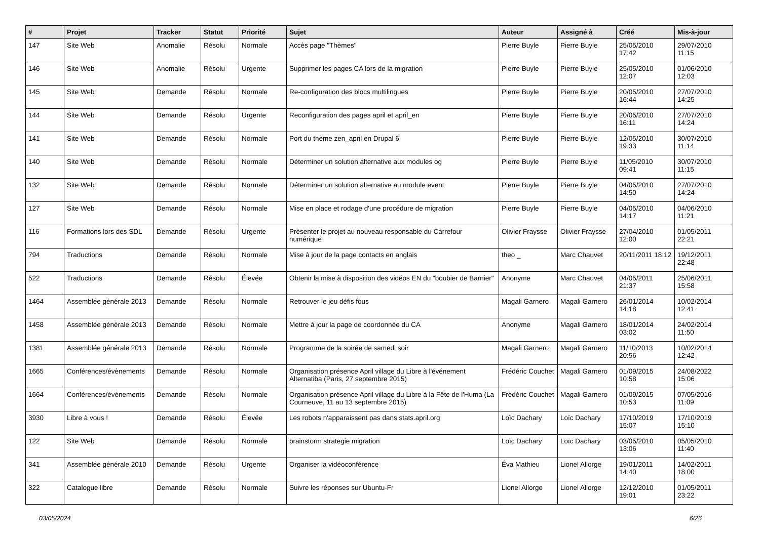| # | Projet | Tracker | Statut | Priorité | Sujet | Auteur | Assigné à | Créé | Mis-à-jour |
| --- | --- | --- | --- | --- | --- | --- | --- | --- | --- |
| 147 | Site Web | Anomalie | Résolu | Normale | Accès page "Thèmes" | Pierre Buyle | Pierre Buyle | 25/05/2010 17:42 | 29/07/2010 11:15 |
| 146 | Site Web | Anomalie | Résolu | Urgente | Supprimer les pages CA lors de la migration | Pierre Buyle | Pierre Buyle | 25/05/2010 12:07 | 01/06/2010 12:03 |
| 145 | Site Web | Demande | Résolu | Normale | Re-configuration des blocs multilingues | Pierre Buyle | Pierre Buyle | 20/05/2010 16:44 | 27/07/2010 14:25 |
| 144 | Site Web | Demande | Résolu | Urgente | Reconfiguration des pages april et april_en | Pierre Buyle | Pierre Buyle | 20/05/2010 16:11 | 27/07/2010 14:24 |
| 141 | Site Web | Demande | Résolu | Normale | Port du thème zen_april en Drupal 6 | Pierre Buyle | Pierre Buyle | 12/05/2010 19:33 | 30/07/2010 11:14 |
| 140 | Site Web | Demande | Résolu | Normale | Déterminer un solution alternative aux modules og | Pierre Buyle | Pierre Buyle | 11/05/2010 09:41 | 30/07/2010 11:15 |
| 132 | Site Web | Demande | Résolu | Normale | Déterminer un solution alternative au module event | Pierre Buyle | Pierre Buyle | 04/05/2010 14:50 | 27/07/2010 14:24 |
| 127 | Site Web | Demande | Résolu | Normale | Mise en place et rodage d'une procédure de migration | Pierre Buyle | Pierre Buyle | 04/05/2010 14:17 | 04/06/2010 11:21 |
| 116 | Formations lors des SDL | Demande | Résolu | Urgente | Présenter le projet au nouveau responsable du Carrefour numérique | Olivier Fraysse | Olivier Fraysse | 27/04/2010 12:00 | 01/05/2011 22:21 |
| 794 | Traductions | Demande | Résolu | Normale | Mise à jour de la page contacts en anglais | theo _ | Marc Chauvet | 20/11/2011 18:12 | 19/12/2011 22:48 |
| 522 | Traductions | Demande | Résolu | Élevée | Obtenir la mise à disposition des vidéos EN du "boubier de Barnier" | Anonyme | Marc Chauvet | 04/05/2011 21:37 | 25/06/2011 15:58 |
| 1464 | Assemblée générale 2013 | Demande | Résolu | Normale | Retrouver le jeu défis fous | Magali Garnero | Magali Garnero | 26/01/2014 14:18 | 10/02/2014 12:41 |
| 1458 | Assemblée générale 2013 | Demande | Résolu | Normale | Mettre à jour la page de coordonnée du CA | Anonyme | Magali Garnero | 18/01/2014 03:02 | 24/02/2014 11:50 |
| 1381 | Assemblée générale 2013 | Demande | Résolu | Normale | Programme de la soirée de samedi soir | Magali Garnero | Magali Garnero | 11/10/2013 20:56 | 10/02/2014 12:42 |
| 1665 | Conférences/évènements | Demande | Résolu | Normale | Organisation présence April village du Libre à l'événement Alternatiba (Paris, 27 septembre 2015) | Frédéric Couchet | Magali Garnero | 01/09/2015 10:58 | 24/08/2022 15:06 |
| 1664 | Conférences/évènements | Demande | Résolu | Normale | Organisation présence April village du Libre à la Fête de l'Huma (La Courneuve, 11 au 13 septembre 2015) | Frédéric Couchet | Magali Garnero | 01/09/2015 10:53 | 07/05/2016 11:09 |
| 3930 | Libre à vous ! | Demande | Résolu | Élevée | Les robots n'apparaissent pas dans stats.april.org | Loïc Dachary | Loïc Dachary | 17/10/2019 15:07 | 17/10/2019 15:10 |
| 122 | Site Web | Demande | Résolu | Normale | brainstorm strategie migration | Loïc Dachary | Loïc Dachary | 03/05/2010 13:06 | 05/05/2010 11:40 |
| 341 | Assemblée générale 2010 | Demande | Résolu | Urgente | Organiser la vidéoconférence | Éva Mathieu | Lionel Allorge | 19/01/2011 14:40 | 14/02/2011 18:00 |
| 322 | Catalogue libre | Demande | Résolu | Normale | Suivre les réponses sur Ubuntu-Fr | Lionel Allorge | Lionel Allorge | 12/12/2010 19:01 | 01/05/2011 23:22 |
03/05/2024 6/26